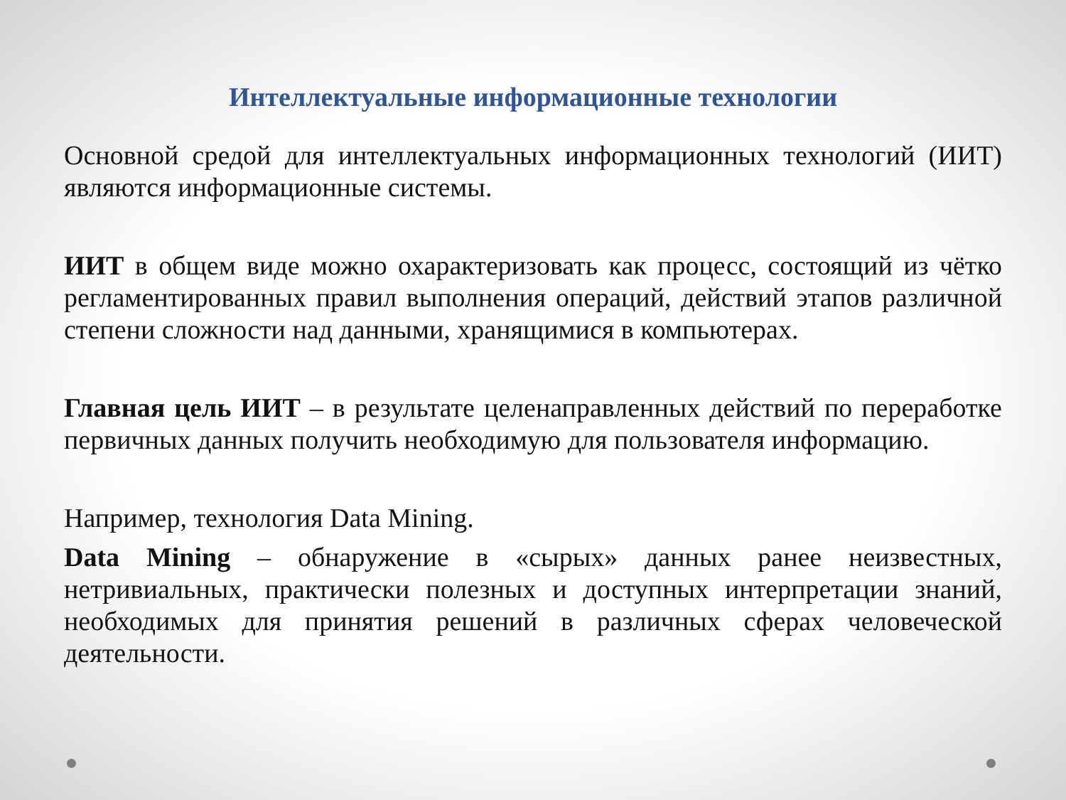Интеллектуальные информационные технологии
Основной средой для интеллектуальных информационных технологий (ИИТ) являются информационные системы.
ИИТ в общем виде можно охарактеризовать как процесс, состоящий из чётко регламентированных правил выполнения операций, действий этапов различной степени сложности над данными, хранящимися в компьютерах.
Главная цель ИИТ – в результате целенаправленных действий по переработке первичных данных получить необходимую для пользователя информацию.
Например, технология Data Mining.
Data Mining – обнаружение в «сырых» данных ранее неизвестных, нетривиальных, практически полезных и доступных интерпретации знаний, необходимых для принятия решений в различных сферах человеческой деятельности.